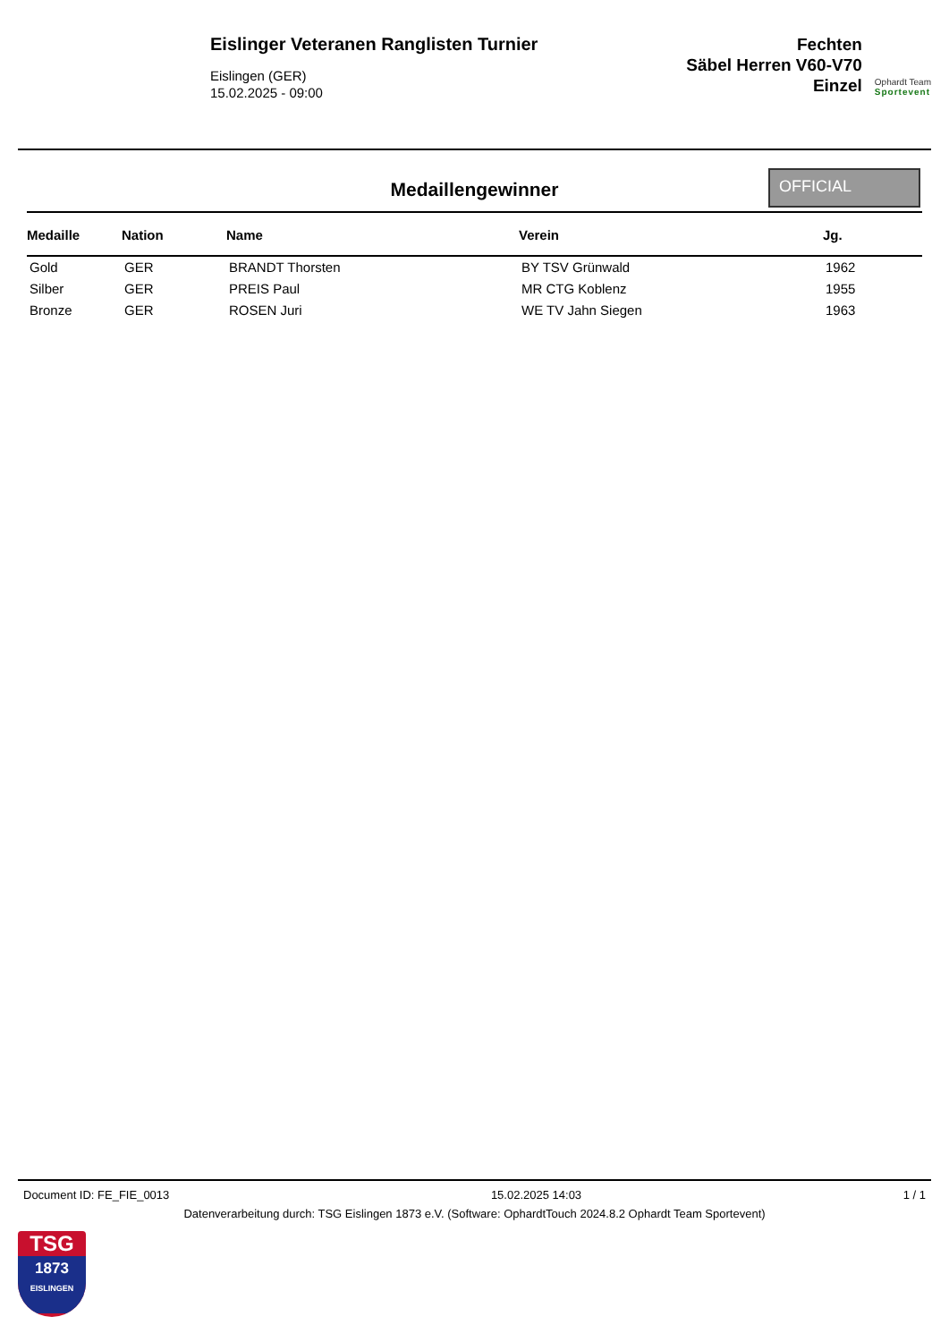Eislinger Veteranen Ranglisten Turnier
Eislingen (GER)
15.02.2025 - 09:00
Fechten
Säbel Herren V60-V70
Einzel
Ophardt Team
Sportevent
Medaillengewinner
OFFICIAL
| Medaille | Nation | Name | Verein | Jg. |
| --- | --- | --- | --- | --- |
| Gold | GER | BRANDT Thorsten | BY TSV Grünwald | 1962 |
| Silber | GER | PREIS Paul | MR CTG Koblenz | 1955 |
| Bronze | GER | ROSEN Juri | WE TV Jahn Siegen | 1963 |
Document ID: FE_FIE_0013 15.02.2025 14:03 1 / 1
Datenverarbeitung durch: TSG Eislingen 1873 e.V. (Software: OphardtTouch 2024.8.2 Ophardt Team Sportevent)
TSG
1873
EISLINGEN